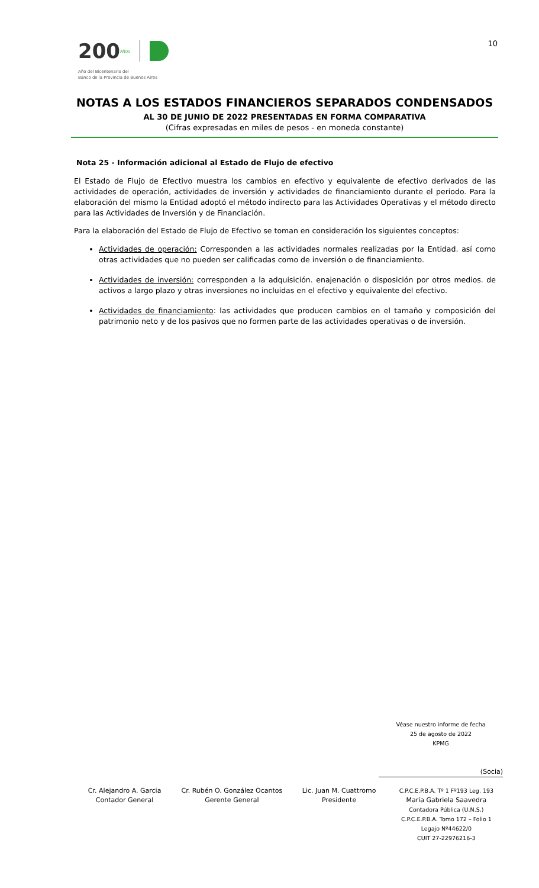200 AÑOS
Año del Bicentenario del
Banco de la Provincia de Buenos Aires
10
NOTAS A LOS ESTADOS FINANCIEROS SEPARADOS CONDENSADOS
AL 30 DE JUNIO DE 2022 PRESENTADAS EN FORMA COMPARATIVA
(Cifras expresadas en miles de pesos - en moneda constante)
Nota 25 - Información adicional al Estado de Flujo de efectivo
El Estado de Flujo de Efectivo muestra los cambios en efectivo y equivalente de efectivo derivados de las actividades de operación, actividades de inversión y actividades de financiamiento durante el periodo. Para la elaboración del mismo la Entidad adoptó el método indirecto para las Actividades Operativas y el método directo para las Actividades de Inversión y de Financiación.
Para la elaboración del Estado de Flujo de Efectivo se toman en consideración los siguientes conceptos:
Actividades de operación: Corresponden a las actividades normales realizadas por la Entidad. así como otras actividades que no pueden ser calificadas como de inversión o de financiamiento.
Actividades de inversión: corresponden a la adquisición. enajenación o disposición por otros medios. de activos a largo plazo y otras inversiones no incluidas en el efectivo y equivalente del efectivo.
Actividades de financiamiento: las actividades que producen cambios en el tamaño y composición del patrimonio neto y de los pasivos que no formen parte de las actividades operativas o de inversión.
Véase nuestro informe de fecha
25 de agosto de 2022
KPMG
(Socia)
Cr. Alejandro A. Garcia
Contador General
Cr. Rubén O. González Ocantos
Gerente General
Lic. Juan M. Cuattromo
Presidente
C.P.C.E.P.B.A. Tº 1 Fº193 Leg. 193
María Gabriela Saavedra
Contadora Pública (U.N.S.)
C.P.C.E.P.B.A. Tomo 172 – Folio 1
Legajo Nº44622/0
CUIT 27-22976216-3